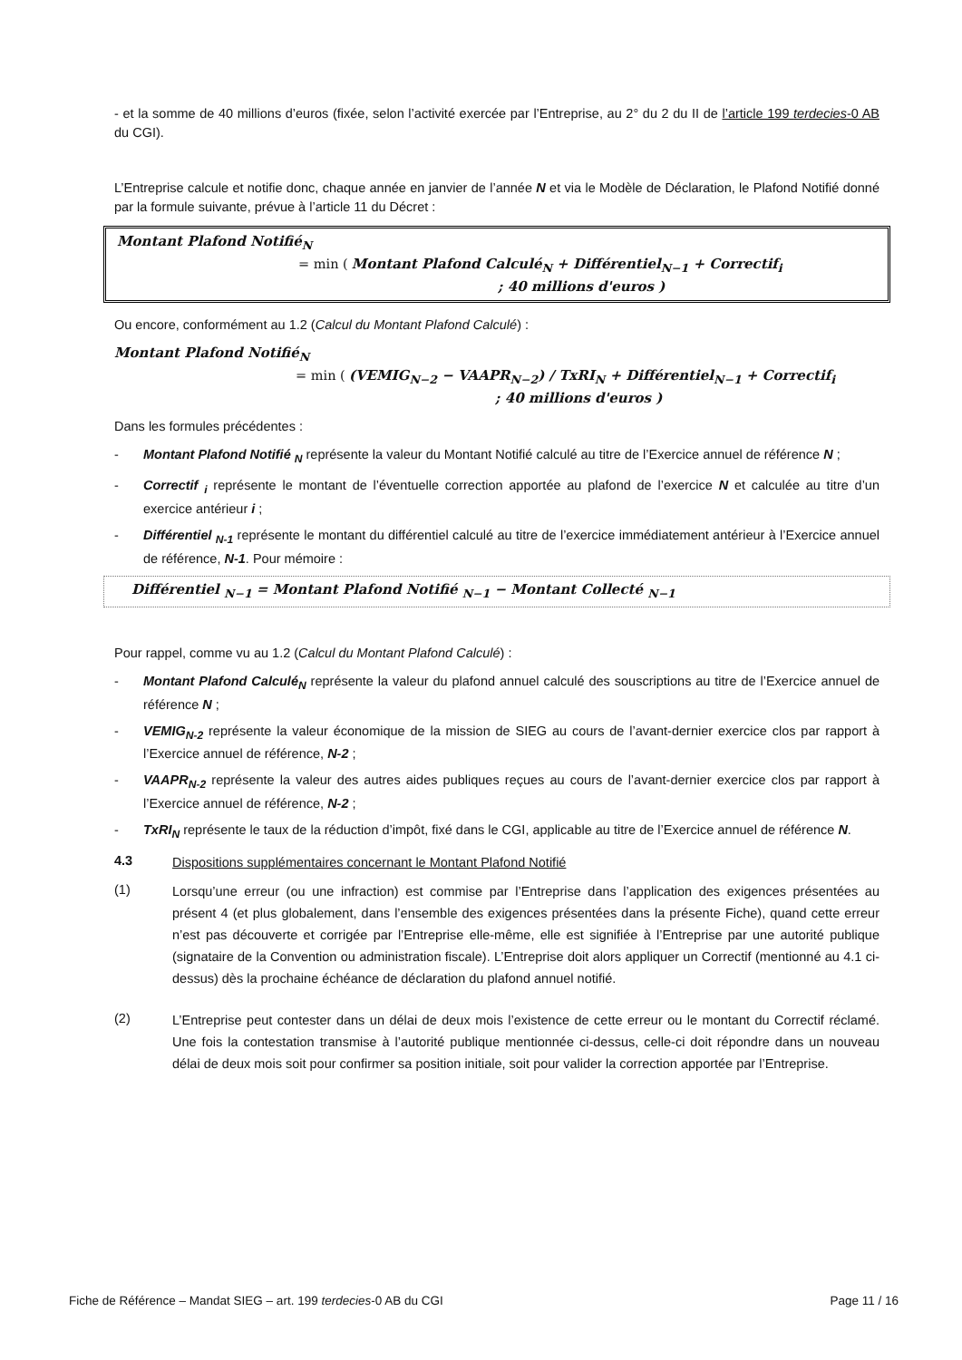- et la somme de 40 millions d’euros (fixée, selon l’activité exercée par l’Entreprise, au 2° du 2 du II de l’article 199 terdecies-0 AB du CGI).
L’Entreprise calcule et notifie donc, chaque année en janvier de l’année N et via le Modèle de Déclaration, le Plafond Notifié donné par la formule suivante, prévue à l’article 11 du Décret :
Montant Plafond Notifié<sub>N</sub>
= min ( Montant Plafond Calculé<sub>N</sub> + Différentiel<sub>N−1</sub> + Correctif<sub>i</sub>
; 40 millions d'euros )
Ou encore, conformément au 1.2 (Calcul du Montant Plafond Calculé) :
Montant Plafond Notifié<sub>N</sub>
= min ( (VEMIG<sub>N−2</sub> − VAAPR<sub>N−2</sub>) / TxRI<sub>N</sub> + Différentiel<sub>N−1</sub> + Correctif<sub>i</sub>
; 40 millions d'euros )
Dans les formules précédentes :
- Montant Plafond Notifié <sub>N</sub> représente la valeur du Montant Notifié calculé au titre de l’Exercice annuel de référence N ;
- Correctif <sub>i</sub> représente le montant de l’éventuelle correction apportée au plafond de l’exercice N et calculée au titre d’un exercice antérieur i ;
- Différentiel <sub>N-1</sub> représente le montant du différentiel calculé au titre de l’exercice immédiatement antérieur à l’Exercice annuel de référence, N-1. Pour mémoire :
Différentiel <sub>N−1</sub> = Montant Plafond Notifié <sub>N−1</sub> − Montant Collecté <sub>N−1</sub>
Pour rappel, comme vu au 1.2 (Calcul du Montant Plafond Calculé) :
- Montant Plafond Calculé<sub>N</sub> représente la valeur du plafond annuel calculé des souscriptions au titre de l’Exercice annuel de référence N ;
- VEMIG<sub>N-2</sub> représente la valeur économique de la mission de SIEG au cours de l’avant-dernier exercice clos par rapport à l’Exercice annuel de référence, N-2 ;
- VAAPR<sub>N-2</sub> représente la valeur des autres aides publiques reçues au cours de l’avant-dernier exercice clos par rapport à l’Exercice annuel de référence, N-2 ;
- TxRI<sub>N</sub> représente le taux de la réduction d’impôt, fixé dans le CGI, applicable au titre de l’Exercice annuel de référence N.
4.3 Dispositions supplémentaires concernant le Montant Plafond Notifié
(1) Lorsqu’une erreur (ou une infraction) est commise par l’Entreprise dans l’application des exigences présentées au présent 4 (et plus globalement, dans l’ensemble des exigences présentées dans la présente Fiche), quand cette erreur n’est pas découverte et corrigée par l’Entreprise elle-même, elle est signifiée à l’Entreprise par une autorité publique (signataire de la Convention ou administration fiscale). L’Entreprise doit alors appliquer un Correctif (mentionné au 4.1 ci-dessus) dès la prochaine échéance de déclaration du plafond annuel notifié.
(2) L’Entreprise peut contester dans un délai de deux mois l’existence de cette erreur ou le montant du Correctif réclamé. Une fois la contestation transmise à l’autorité publique mentionnée ci-dessus, celle-ci doit répondre dans un nouveau délai de deux mois soit pour confirmer sa position initiale, soit pour valider la correction apportée par l’Entreprise.
Fiche de Référence – Mandat SIEG – art. 199 terdecies-0 AB du CGI Page 11 / 16